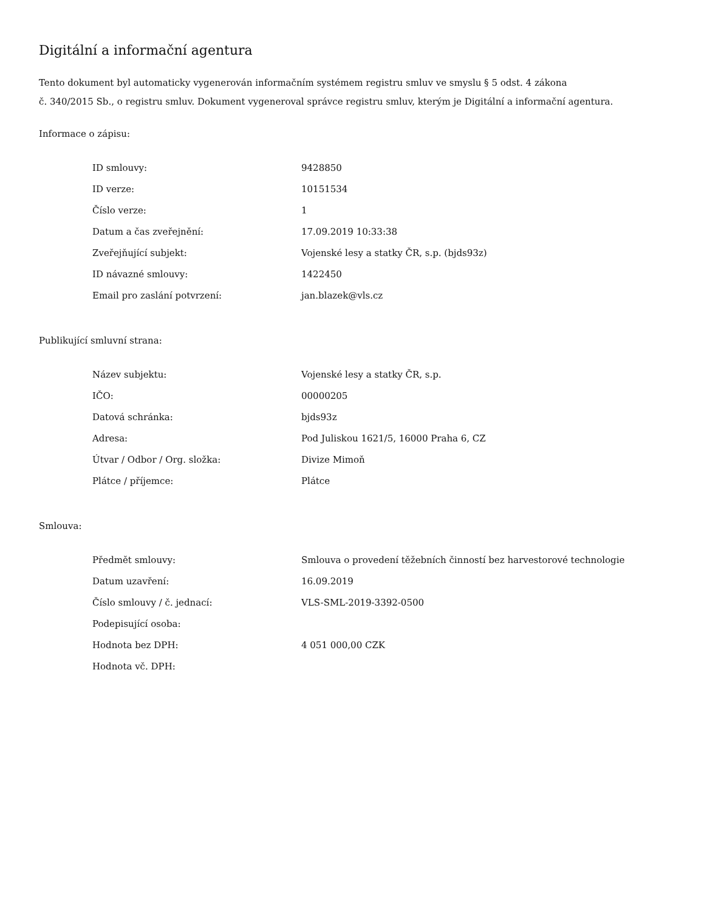Digitální a informační agentura
Tento dokument byl automaticky vygenerován informačním systémem registru smluv ve smyslu § 5 odst. 4 zákona
č. 340/2015 Sb., o registru smluv. Dokument vygeneroval správce registru smluv, kterým je Digitální a informační agentura.
Informace o zápisu:
| ID smlouvy: | 9428850 |
| ID verze: | 10151534 |
| Číslo verze: | 1 |
| Datum a čas zveřejnění: | 17.09.2019 10:33:38 |
| Zveřejňující subjekt: | Vojenské lesy a statky ČR, s.p. (bjds93z) |
| ID návazné smlouvy: | 1422450 |
| Email pro zaslání potvrzení: | jan.blazek@vls.cz |
Publikující smluvní strana:
| Název subjektu: | Vojenské lesy a statky ČR, s.p. |
| IČO: | 00000205 |
| Datová schránka: | bjds93z |
| Adresa: | Pod Juliskou 1621/5, 16000 Praha 6, CZ |
| Útvar / Odbor / Org. složka: | Divize Mimoň |
| Plátce / příjemce: | Plátce |
Smlouva:
| Předmět smlouvy: | Smlouva o provedení těžebních činností bez harvestorové technologie |
| Datum uzavření: | 16.09.2019 |
| Číslo smlouvy / č. jednací: | VLS-SML-2019-3392-0500 |
| Podepisující osoba: | |
| Hodnota bez DPH: | 4 051 000,00 CZK |
| Hodnota vč. DPH: | |